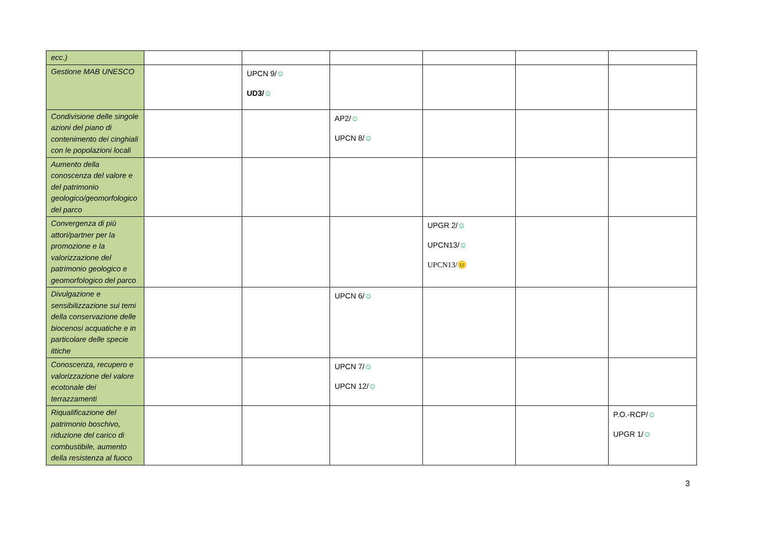| ecc.) | | | | | | |
| Gestione MAB UNESCO | | UPCN 9/ ☺ UD3/ ☺ | | | | |
| Condivisione delle singole azioni del piano di contenimento dei cinghiali con le popolazioni locali | | | AP2/ ☺ UPCN 8/ ☺ | | | |
| Aumento della conoscenza del valore e del patrimonio geologico/geomorfologico del parco | | | | | | |
| Convergenza di più attori/partner per la promozione e la valorizzazione del patrimonio geologico e geomorfologico del parco | | | | UPGR 2/ ☺ UPCN13/ ☺ UPCN13/ 😐 | | |
| Divulgazione e sensibilizzazione sui temi della conservazione delle biocenosi acquatiche e in particolare delle specie ittiche | | | UPCN 6/ ☺ | | | |
| Conoscenza, recupero e valorizzazione del valore ecotonale dei terrazzamenti | | | UPCN 7/ ☺ UPCN 12/ ☺ | | | |
| Riqualificazione del patrimonio boschivo, riduzione del carico di combustibile, aumento della resistenza al fuoco | | | | | | P.O.-RCP/ ☺ UPGR 1/ ☺ |
3